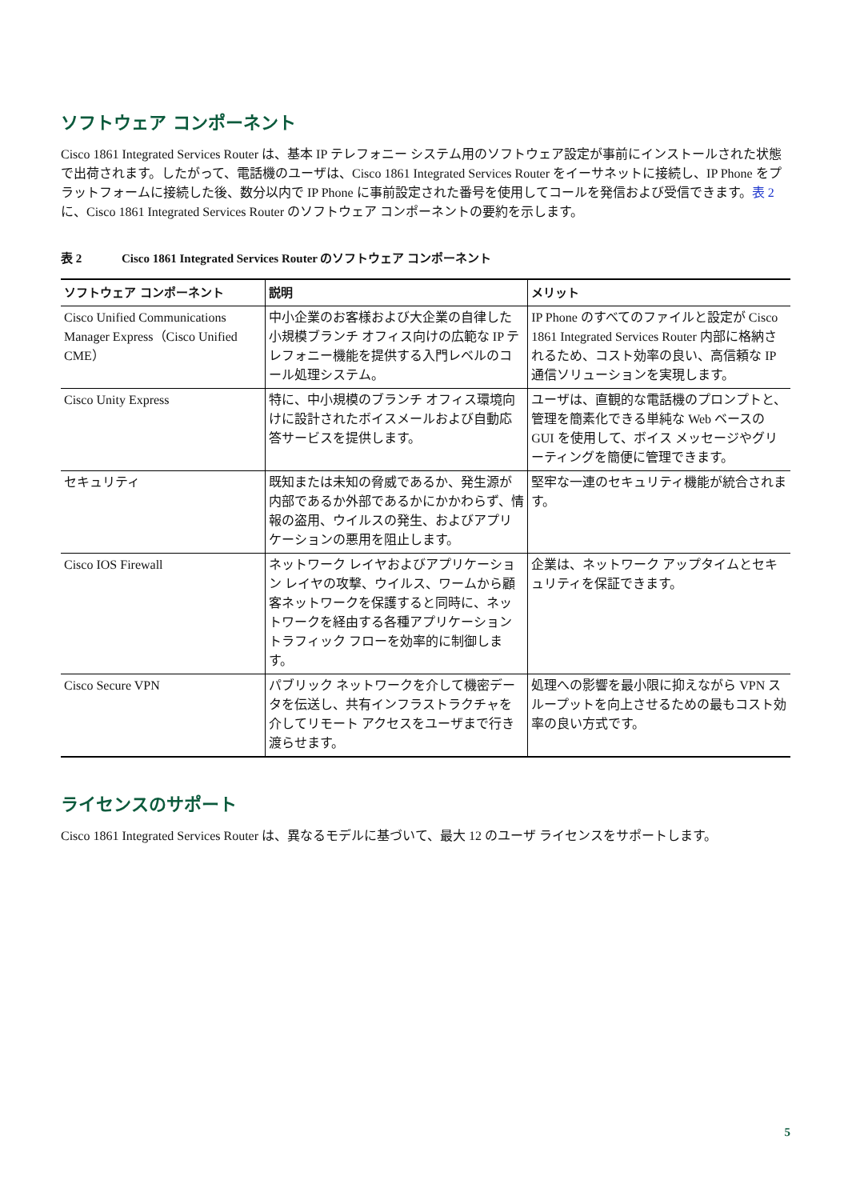ソフトウェア コンポーネント
Cisco 1861 Integrated Services Router は、基本 IP テレフォニー システム用のソフトウェア設定が事前にインストールされた状態で出荷されます。したがって、電話機のユーザは、Cisco 1861 Integrated Services Router をイーサネットに接続し、IP Phone をプラットフォームに接続した後、数分以内で IP Phone に事前設定された番号を使用してコールを発信および受信できます。表 2 に、Cisco 1861 Integrated Services Router のソフトウェア コンポーネントの要約を示します。
表 2 Cisco 1861 Integrated Services Router のソフトウェア コンポーネント
| ソフトウェア コンポーネント | 説明 | メリット |
| --- | --- | --- |
| Cisco Unified Communications Manager Express（Cisco Unified CME） | 中小企業のお客様および大企業の自律した小規模ブランチ オフィス向けの広範な IP テレフォニー機能を提供する入門レベルのコール処理システム。 | IP Phone のすべてのファイルと設定が Cisco 1861 Integrated Services Router 内部に格納されるため、コスト効率の良い、高信頼な IP 通信ソリューションを実現します。 |
| Cisco Unity Express | 特に、中小規模のブランチ オフィス環境向けに設計されたボイスメールおよび自動応答サービスを提供します。 | ユーザは、直観的な電話機のプロンプトと、管理を簡素化できる単純な Web ベースの GUI を使用して、ボイス メッセージやグリーティングを簡便に管理できます。 |
| セキュリティ | 既知または未知の脅威であるか、発生源が内部であるか外部であるかにかかわらず、情報の盗用、ウイルスの発生、およびアプリケーションの悪用を阻止します。 | 堅牢な一連のセキュリティ機能が統合されます。 |
| Cisco IOS Firewall | ネットワーク レイヤおよびアプリケーション レイヤの攻撃、ウイルス、ワームから顧客ネットワークを保護すると同時に、ネットワークを経由する各種アプリケーション トラフィック フローを効率的に制御します。 | 企業は、ネットワーク アップタイムとセキュリティを保証できます。 |
| Cisco Secure VPN | パブリック ネットワークを介して機密データを伝送し、共有インフラストラクチャを介してリモート アクセスをユーザまで行き渡らせます。 | 処理への影響を最小限に抑えながら VPN スループットを向上させるための最もコスト効率の良い方式です。 |
ライセンスのサポート
Cisco 1861 Integrated Services Router は、異なるモデルに基づいて、最大 12 のユーザ ライセンスをサポートします。
5